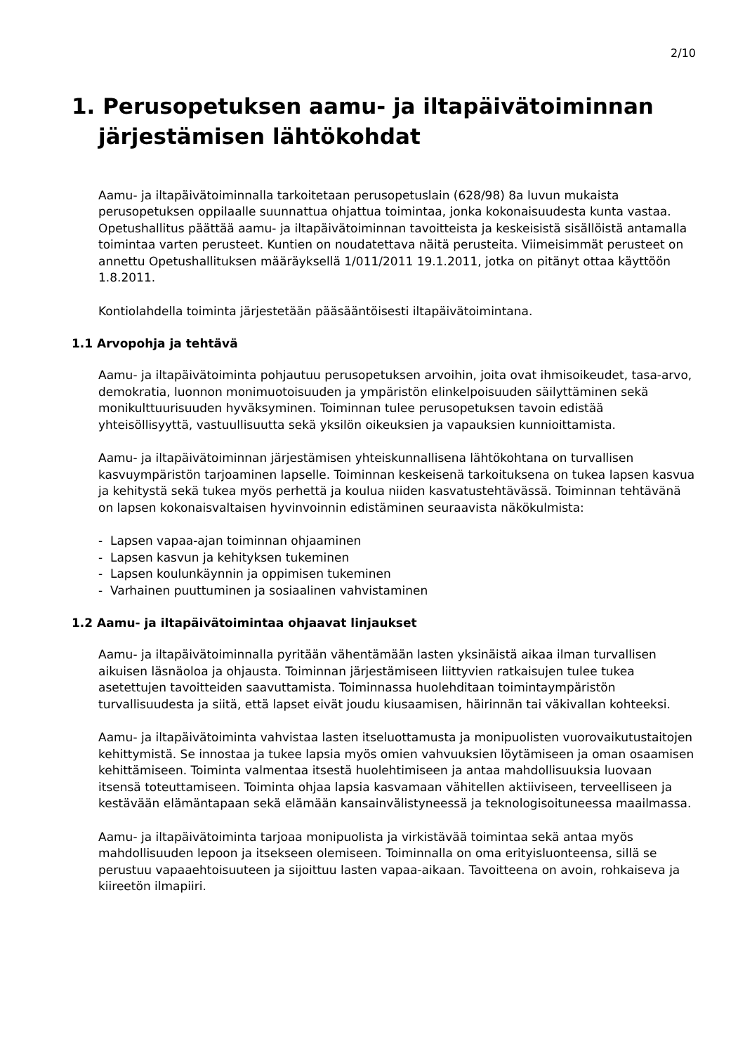2/10
1. Perusopetuksen aamu- ja iltapäivätoiminnan järjestämisen lähtökohdat
Aamu- ja iltapäivätoiminnalla tarkoitetaan perusopetuslain (628/98) 8a luvun mukaista perusopetuksen oppilaalle suunnattua ohjattua toimintaa, jonka kokonaisuudesta kunta vastaa. Opetushallitus päättää aamu- ja iltapäivätoiminnan tavoitteista ja keskeisistä sisällöistä antamalla toimintaa varten perusteet. Kuntien on noudatettava näitä perusteita. Viimeisimmät perusteet on annettu Opetushallituksen määräyksellä 1/011/2011 19.1.2011, jotka on pitänyt ottaa käyttöön 1.8.2011.
Kontiolahdella toiminta järjestetään pääsääntöisesti iltapäivätoimintana.
1.1 Arvopohja ja tehtävä
Aamu- ja iltapäivätoiminta pohjautuu perusopetuksen arvoihin, joita ovat ihmisoikeudet, tasa-arvo, demokratia, luonnon monimuotoisuuden ja ympäristön elinkelpoisuuden säilyttäminen sekä monikulttuurisuuden hyväksyminen. Toiminnan tulee perusopetuksen tavoin edistää yhteisöllisyyttä, vastuullisuutta sekä yksilön oikeuksien ja vapauksien kunnioittamista.
Aamu- ja iltapäivätoiminnan järjestämisen yhteiskunnallisena lähtökohtana on turvallisen kasvuympäristön tarjoaminen lapselle. Toiminnan keskeisenä tarkoituksena on tukea lapsen kasvua ja kehitystä sekä tukea myös perhettä ja koulua niiden kasvatustehtävässä. Toiminnan tehtävänä on lapsen kokonaisvaltaisen hyvinvoinnin edistäminen seuraavista näkökulmista:
- Lapsen vapaa-ajan toiminnan ohjaaminen
- Lapsen kasvun ja kehityksen tukeminen
- Lapsen koulunkäynnin ja oppimisen tukeminen
- Varhainen puuttuminen ja sosiaalinen vahvistaminen
1.2 Aamu- ja iltapäivätoimintaa ohjaavat linjaukset
Aamu- ja iltapäivätoiminnalla pyritään vähentämään lasten yksinäistä aikaa ilman turvallisen aikuisen läsnäoloa ja ohjausta. Toiminnan järjestämiseen liittyvien ratkaisujen tulee tukea asetettujen tavoitteiden saavuttamista. Toiminnassa huolehditaan toimintaympäristön turvallisuudesta ja siitä, että lapset eivät joudu kiusaamisen, häirinnän tai väkivallan kohteeksi.
Aamu- ja iltapäivätoiminta vahvistaa lasten itseluottamusta ja monipuolisten vuorovaikutustaitojen kehittymistä. Se innostaa ja tukee lapsia myös omien vahvuuksien löytämiseen ja oman osaamisen kehittämiseen. Toiminta valmentaa itsestä huolehtimiseen ja antaa mahdollisuuksia luovaan itsensä toteuttamiseen. Toiminta ohjaa lapsia kasvamaan vähitellen aktiiviseen, terveelliseen ja kestävään elämäntapaan sekä elämään kansainvälistyneessä ja teknologisoituneessa maailmassa.
Aamu- ja iltapäivätoiminta tarjoaa monipuolista ja virkistävää toimintaa sekä antaa myös mahdollisuuden lepoon ja itsekseen olemiseen. Toiminnalla on oma erityisluonteensa, sillä se perustuu vapaaehtoisuuteen ja sijoittuu lasten vapaa-aikaan. Tavoitteena on avoin, rohkaiseva ja kiireetön ilmapiiri.